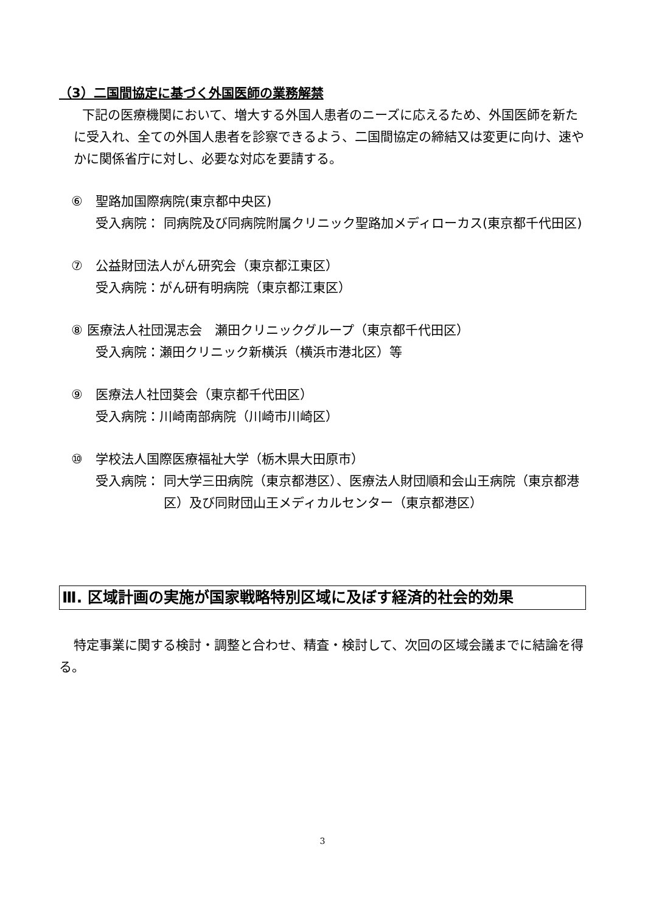（3）二国間協定に基づく外国医師の業務解禁
下記の医療機関において、増大する外国人患者のニーズに応えるため、外国医師を新たに受入れ、全ての外国人患者を診察できるよう、二国間協定の締結又は変更に向け、速やかに関係省庁に対し、必要な対応を要請する。
⑥　聖路加国際病院(東京都中央区)
受入病院：
同病院及び同病院附属クリニック聖路加メディローカス(東京都千代田区)
⑦　公益財団法人がん研究会（東京都江東区）
受入病院：がん研有明病院（東京都江東区）
⑧ 医療法人社団滉志会　瀬田クリニックグループ（東京都千代田区）
受入病院：瀬田クリニック新横浜（横浜市港北区）等
⑨　医療法人社団葵会（東京都千代田区）
受入病院：川崎南部病院（川崎市川崎区）
⑩　学校法人国際医療福祉大学（栃木県大田原市）
受入病院：
同大学三田病院（東京都港区）、医療法人財団順和会山王病院（東京都港区）及び同財団山王メディカルセンター（東京都港区）
Ⅲ. 区域計画の実施が国家戦略特別区域に及ぼす経済的社会的効果
特定事業に関する検討・調整と合わせ、精査・検討して、次回の区域会議までに結論を得る。
3